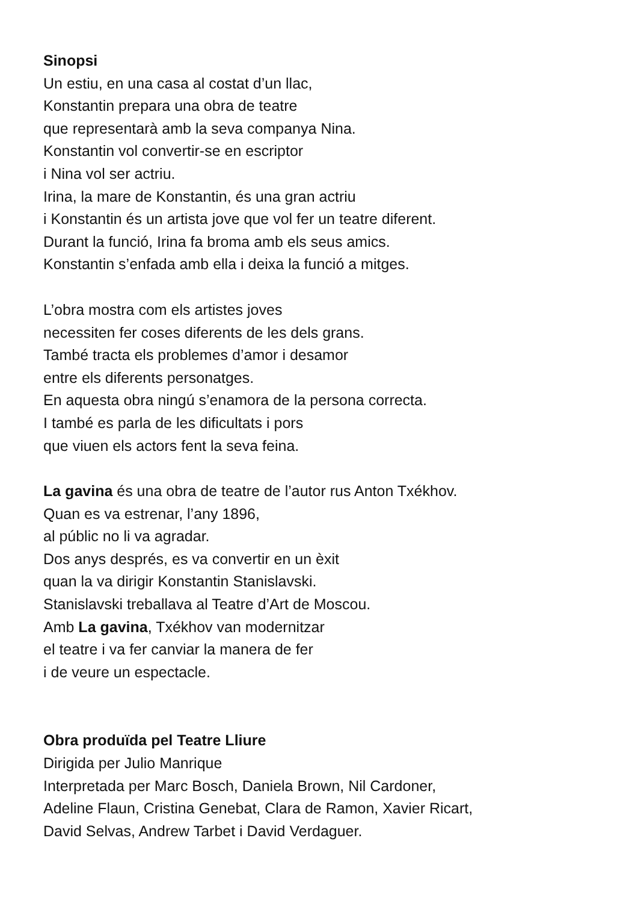Sinopsi
Un estiu, en una casa al costat d’un llac,
Konstantin prepara una obra de teatre
que representarà amb la seva companya Nina.
Konstantin vol convertir-se en escriptor
i Nina vol ser actriu.
Irina, la mare de Konstantin, és una gran actriu
i Konstantin és un artista jove que vol fer un teatre diferent.
Durant la funció, Irina fa broma amb els seus amics.
Konstantin s’enfada amb ella i deixa la funció a mitges.
L’obra mostra com els artistes joves
necessiten fer coses diferents de les dels grans.
També tracta els problemes d’amor i desamor
entre els diferents personatges.
En aquesta obra ningú s’enamora de la persona correcta.
I també es parla de les dificultats i pors
que viuen els actors fent la seva feina.
La gavina és una obra de teatre de l’autor rus Anton Txékhov.
Quan es va estrenar, l’any 1896,
al públic no li va agradar.
Dos anys després, es va convertir en un èxit
quan la va dirigir Konstantin Stanislavski.
Stanislavski treballava al Teatre d’Art de Moscou.
Amb La gavina, Txékhov van modernitzar
el teatre i va fer canviar la manera de fer
i de veure un espectacle.
Obra produïda pel Teatre Lliure
Dirigida per Julio Manrique
Interpretada per Marc Bosch, Daniela Brown, Nil Cardoner,
Adeline Flaun, Cristina Genebat, Clara de Ramon, Xavier Ricart,
David Selvas, Andrew Tarbet i David Verdaguer.